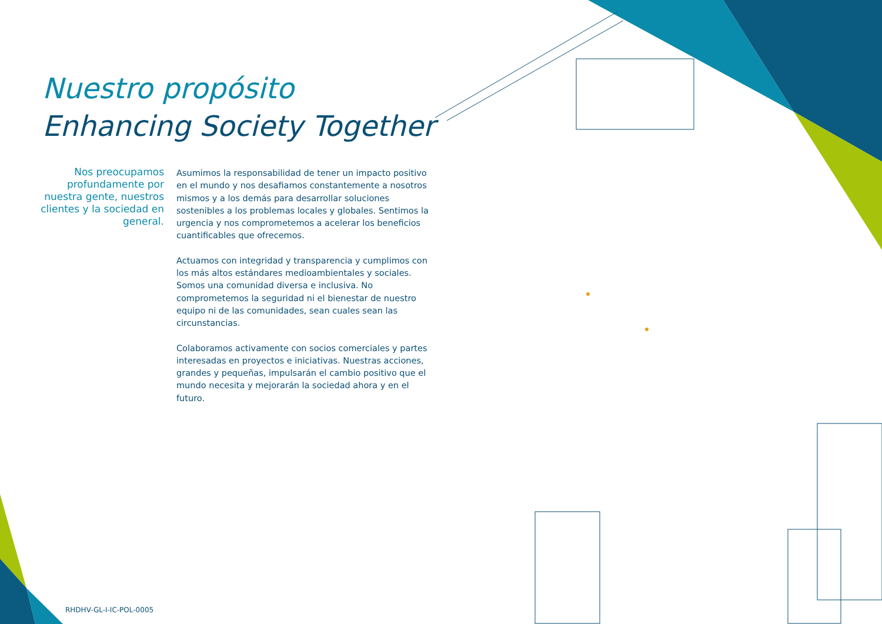Nuestro propósito
Enhancing Society Together
Nos preocupamos profundamente por nuestra gente, nuestros clientes y la sociedad en general.
Asumimos la responsabilidad de tener un impacto positivo en el mundo y nos desafiamos constantemente a nosotros mismos y a los demás para desarrollar soluciones sostenibles a los problemas locales y globales. Sentimos la urgencia y nos comprometemos a acelerar los beneficios cuantificables que ofrecemos.
Actuamos con integridad y transparencia y cumplimos con los más altos estándares medioambientales y sociales. Somos una comunidad diversa e inclusiva. No comprometemos la seguridad ni el bienestar de nuestro equipo ni de las comunidades, sean cuales sean las circunstancias.
Colaboramos activamente con socios comerciales y partes interesadas en proyectos e iniciativas. Nuestras acciones, grandes y pequeñas, impulsarán el cambio positivo que el mundo necesita y mejorarán la sociedad ahora y en el futuro.
RHDHV-GL-I-IC-POL-0005